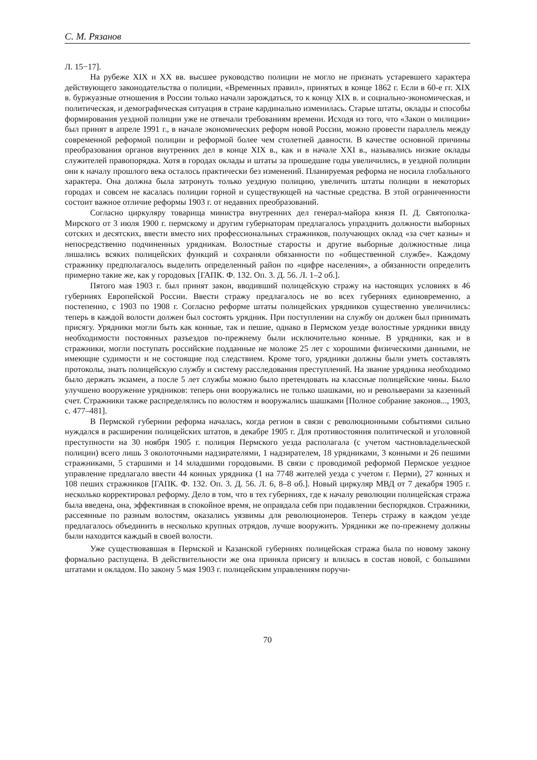С. М. Рязанов
Л. 15−17].
На рубеже XIX и XX вв. высшее руководство полиции не могло не признать устаревшего характера действующего законодательства о полиции, «Временных правил», принятых в конце 1862 г. Если в 60-е гг. XIX в. буржуазные отношения в России только начали зарождаться, то к концу XIX в. и социально-экономическая, и политическая, и демографическая ситуация в стране кардинально изменилась. Старые штаты, оклады и способы формирования уездной полиции уже не отвечали требованиям времени. Исходя из того, что «Закон о милиции» был принят в апреле 1991 г., в начале экономических реформ новой России, можно провести параллель между современной реформой полиции и реформой более чем столетней давности. В качестве основной причины преобразования органов внутренних дел в конце XIX в., как и в начале XXI в., назывались низкие оклады служителей правопорядка. Хотя в городах оклады и штаты за прошедшие годы увеличились, в уездной полиции они к началу прошлого века осталось практически без изменений. Планируемая реформа не носила глобального характера. Она должна была затронуть только уездную полицию, увеличить штаты полиции в некоторых городах и совсем не касалась полиции горной и существующей на частные средства. В этой ограниченности состоит важное отличие реформы 1903 г. от недавних преобразований.
Согласно циркуляру товарища министра внутренних дел генерал-майора князя П. Д. Святополка-Мирского от 3 июля 1900 г. пермскому и другим губернаторам предлагалось упразднить должности выборных сотских и десятских, ввести вместо них профессиональных стражников, получающих оклад «за счет казны» и непосредственно подчиненных урядникам. Волостные старосты и другие выборные должностные лица лишались всяких полицейских функций и сохраняли обязанности по «общественной службе». Каждому стражнику предполагалось выделить определенный район по «цифре населения», а обязанности определить примерно такие же, как у городовых [ГАПК. Ф. 132. Оп. 3. Д. 56. Л. 1–2 об.].
Пятого мая 1903 г. был принят закон, вводивший полицейскую стражу на настоящих условиях в 46 губерниях Европейской России. Ввести стражу предлагалось не во всех губерниях единовременно, а постепенно, с 1903 по 1908 г. Согласно реформе штаты полицейских урядников существенно увеличились: теперь в каждой волости должен был состоять урядник. При поступлении на службу он должен был принимать присягу. Урядники могли быть как конные, так и пешие, однако в Пермском уезде волостные урядники ввиду необходимости постоянных разъездов по-прежнему были исключительно конные. В урядники, как и в стражники, могли поступать российские подданные не моложе 25 лет с хорошими физическими данными, не имеющие судимости и не состоящие под следствием. Кроме того, урядники должны были уметь составлять протоколы, знать полицейскую службу и систему расследования преступлений. На звание урядника необходимо было держать экзамен, а после 5 лет службы можно было претендовать на классные полицейские чины. Было улучшено вооружение урядников: теперь они вооружались не только шашками, но и револьверами за казенный счет. Стражники также распределялись по волостям и вооружались шашками [Полное собрание законов..., 1903, с. 477–481].
В Пермской губернии реформа началась, когда регион в связи с революционными событиями сильно нуждался в расширении полицейских штатов, в декабре 1905 г. Для противостояния политической и уголовной преступности на 30 ноября 1905 г. полиция Пермского уезда располагала (с учетом частновладельческой полиции) всего лишь 3 околоточными надзирателями, 1 надзирателем, 18 урядниками, 3 конными и 26 пешими стражниками, 5 старшими и 14 младшими городовыми. В связи с проводимой реформой Пермское уездное управление предлагало ввести 44 конных урядника (1 на 7748 жителей уезда с учетом г. Перми), 27 конных и 108 пеших стражников [ГАПК. Ф. 132. Оп. 3. Д. 56. Л. 6, 8–8 об.]. Новый циркуляр МВД от 7 декабря 1905 г. несколько корректировал реформу. Дело в том, что в тех губерниях, где к началу революции полицейская стража была введена, она, эффективная в спокойное время, не оправдала себя при подавлении беспорядков. Стражники, рассеянные по разным волостям, оказались уязвимы для революционеров. Теперь стражу в каждом уезде предлагалось объединить в несколько крупных отрядов, лучше вооружить. Урядники же по-прежнему должны были находится каждый в своей волости.
Уже существовавшая в Пермской и Казанской губерниях полицейская стража была по новому закону формально распущена. В действительности же она приняла присягу и влилась в состав новой, с большими штатами и окладом. По закону 5 мая 1903 г. полицейским управлениям поручи-
70